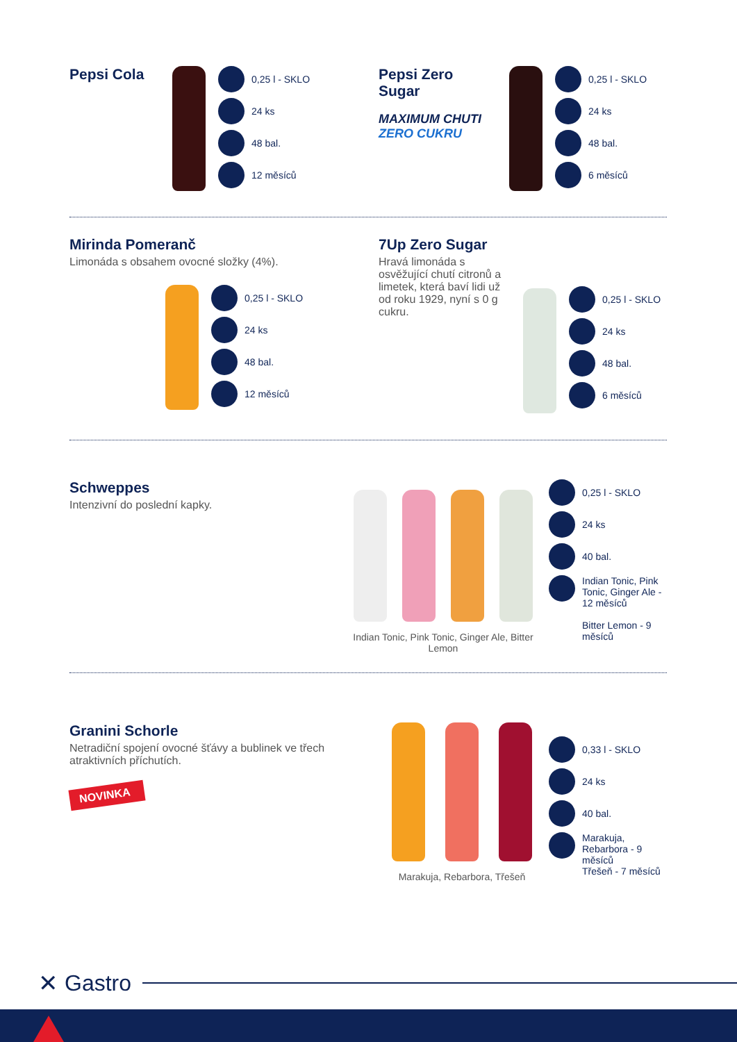Pepsi Cola
0,25 l - SKLO
24 ks
48 bal.
12 měsíců
Pepsi Zero Sugar
MAXIMUM CHUTI
ZERO CUKRU
0,25 l - SKLO
24 ks
48 bal.
6 měsíců
Mirinda Pomeranč
Limonáda s obsahem ovocné složky (4%).
0,25 l - SKLO
24 ks
48 bal.
12 měsíců
7Up Zero Sugar
Hravá limonáda s osvěžující chutí citronů a limetek, která baví lidi už od roku 1929, nyní s 0 g cukru.
0,25 l - SKLO
24 ks
48 bal.
6 měsíců
Schweppes
Intenzivní do poslední kapky.
Indian Tonic, Pink Tonic, Ginger Ale, Bitter Lemon
0,25 l - SKLO
24 ks
40 bal.
Indian Tonic, Pink Tonic, Ginger Ale - 12 měsíců
Bitter Lemon - 9 měsíců
Granini Schorle
Netradiční spojení ovocné šťávy a bublinek ve třech atraktivních příchutích.
NOVINKA
Marakuja, Rebarbora, Třešeň
0,33 l - SKLO
24 ks
40 bal.
Marakuja, Rebarbora - 9 měsíců
Třešeň - 7 měsíců
✕ Gastro